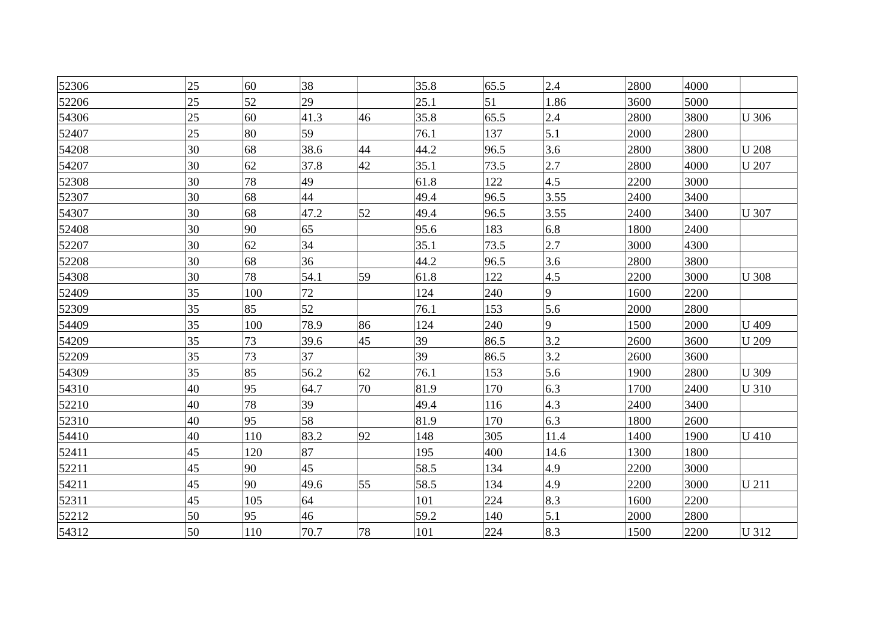| 52306 | 25 | 60 | 38 | | 35.8 | 65.5 | 2.4 | 2800 | 4000 | |
| 52206 | 25 | 52 | 29 | | 25.1 | 51 | 1.86 | 3600 | 5000 | |
| 54306 | 25 | 60 | 41.3 | 46 | 35.8 | 65.5 | 2.4 | 2800 | 3800 | U 306 |
| 52407 | 25 | 80 | 59 | | 76.1 | 137 | 5.1 | 2000 | 2800 | |
| 54208 | 30 | 68 | 38.6 | 44 | 44.2 | 96.5 | 3.6 | 2800 | 3800 | U 208 |
| 54207 | 30 | 62 | 37.8 | 42 | 35.1 | 73.5 | 2.7 | 2800 | 4000 | U 207 |
| 52308 | 30 | 78 | 49 | | 61.8 | 122 | 4.5 | 2200 | 3000 | |
| 52307 | 30 | 68 | 44 | | 49.4 | 96.5 | 3.55 | 2400 | 3400 | |
| 54307 | 30 | 68 | 47.2 | 52 | 49.4 | 96.5 | 3.55 | 2400 | 3400 | U 307 |
| 52408 | 30 | 90 | 65 | | 95.6 | 183 | 6.8 | 1800 | 2400 | |
| 52207 | 30 | 62 | 34 | | 35.1 | 73.5 | 2.7 | 3000 | 4300 | |
| 52208 | 30 | 68 | 36 | | 44.2 | 96.5 | 3.6 | 2800 | 3800 | |
| 54308 | 30 | 78 | 54.1 | 59 | 61.8 | 122 | 4.5 | 2200 | 3000 | U 308 |
| 52409 | 35 | 100 | 72 | | 124 | 240 | 9 | 1600 | 2200 | |
| 52309 | 35 | 85 | 52 | | 76.1 | 153 | 5.6 | 2000 | 2800 | |
| 54409 | 35 | 100 | 78.9 | 86 | 124 | 240 | 9 | 1500 | 2000 | U 409 |
| 54209 | 35 | 73 | 39.6 | 45 | 39 | 86.5 | 3.2 | 2600 | 3600 | U 209 |
| 52209 | 35 | 73 | 37 | | 39 | 86.5 | 3.2 | 2600 | 3600 | |
| 54309 | 35 | 85 | 56.2 | 62 | 76.1 | 153 | 5.6 | 1900 | 2800 | U 309 |
| 54310 | 40 | 95 | 64.7 | 70 | 81.9 | 170 | 6.3 | 1700 | 2400 | U 310 |
| 52210 | 40 | 78 | 39 | | 49.4 | 116 | 4.3 | 2400 | 3400 | |
| 52310 | 40 | 95 | 58 | | 81.9 | 170 | 6.3 | 1800 | 2600 | |
| 54410 | 40 | 110 | 83.2 | 92 | 148 | 305 | 11.4 | 1400 | 1900 | U 410 |
| 52411 | 45 | 120 | 87 | | 195 | 400 | 14.6 | 1300 | 1800 | |
| 52211 | 45 | 90 | 45 | | 58.5 | 134 | 4.9 | 2200 | 3000 | |
| 54211 | 45 | 90 | 49.6 | 55 | 58.5 | 134 | 4.9 | 2200 | 3000 | U 211 |
| 52311 | 45 | 105 | 64 | | 101 | 224 | 8.3 | 1600 | 2200 | |
| 52212 | 50 | 95 | 46 | | 59.2 | 140 | 5.1 | 2000 | 2800 | |
| 54312 | 50 | 110 | 70.7 | 78 | 101 | 224 | 8.3 | 1500 | 2200 | U 312 |